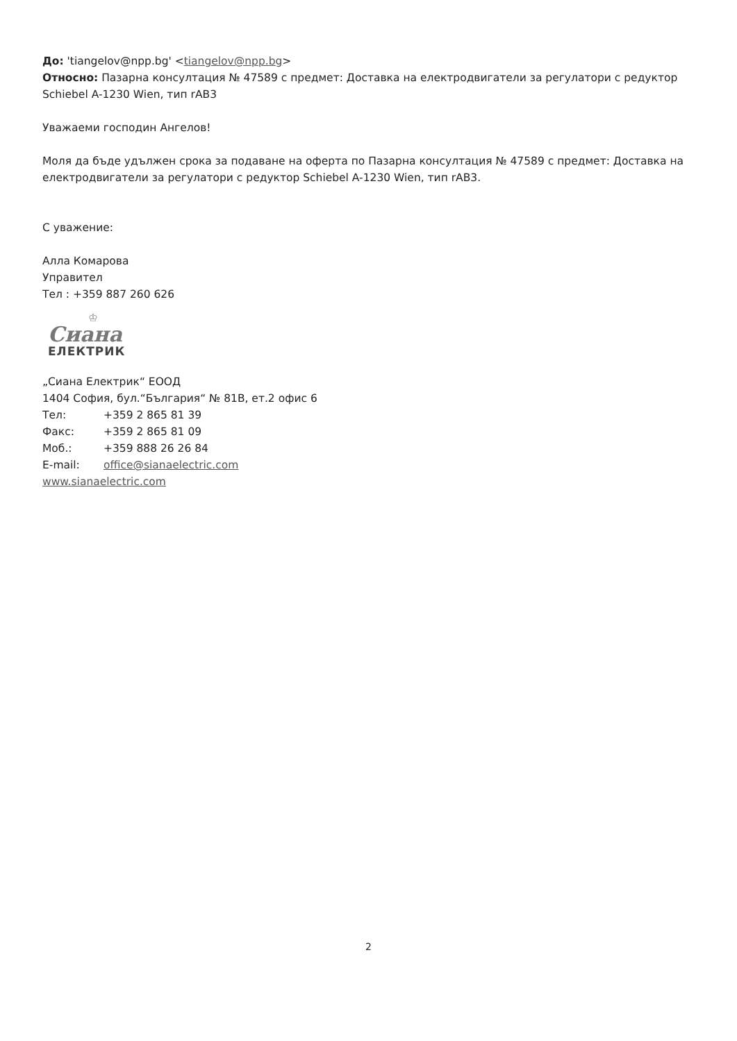До: 'tiangelov@npp.bg' <tiangelov@npp.bg>
Относно: Пазарна консултация № 47589 с предмет: Доставка на електродвигатели за регулатори с редуктор Schiebel A-1230 Wien, тип rAB3
Уважаеми господин Ангелов!
Моля да бъде удължен срока за подаване на оферта по Пазарна консултация № 47589 с предмет: Доставка на електродвигатели за регулатори с редуктор Schiebel A-1230 Wien, тип rAB3.
С уважение:
Алла Комарова
Управител
Тел : +359 887 260 626
♔
Сиана
ЕЛЕКТРИК
„Сиана Електрик“ ЕООД
1404 София, бул.“България“ № 81В, ет.2 офис 6
Тел: +359 2 865 81 39
Факс: +359 2 865 81 09
Моб.: +359 888 26 26 84
E-mail: office@sianaelectric.com
www.sianaelectric.com
2